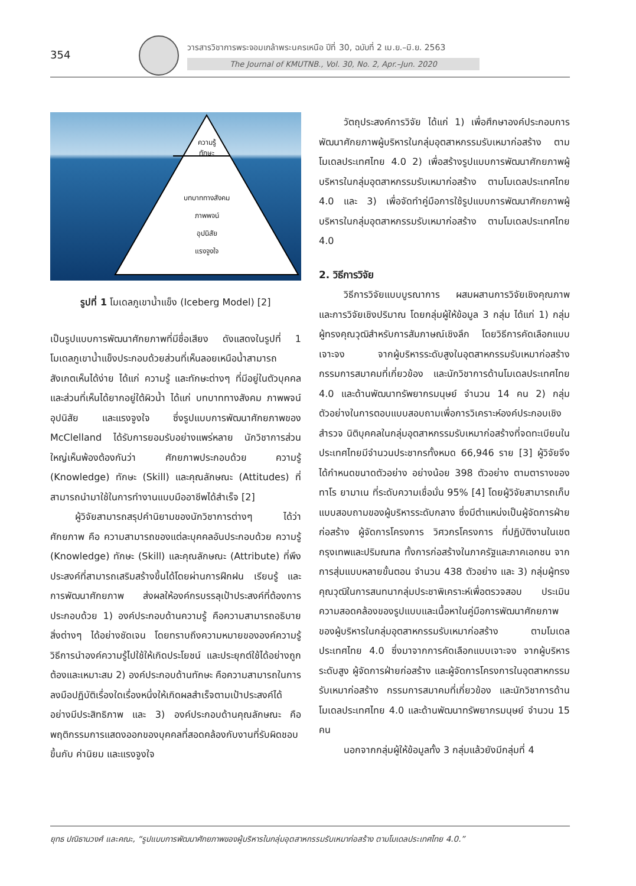354
วารสารวิชาการพระจอมเกล้าพระนครเหนือ ปีที่ 30, ฉบับที่ 2 เม.ย.–มิ.ย. 2563
The Journal of KMUTNB., Vol. 30, No. 2, Apr.–Jun. 2020
ความรู้
ทักษะ
บทบาททางสังคม
ภาพพจน์
อุปนิสัย
แรงจูงใจ
รูปที่ 1 โมเดลภูเขาน้ำแข็ง (Iceberg Model) [2]
เป็นรูปแบบการพัฒนาศักยภาพที่มีชื่อเสียง ดังแสดงในรูปที่ 1 โมเดลภูเขาน้ำแข็งประกอบด้วยส่วนที่เห็นลอยเหนือน้ำสามารถสังเกตเห็นได้ง่าย ได้แก่ ความรู้ และทักษะต่างๆ ที่มีอยู่ในตัวบุคคล และส่วนที่เห็นได้ยากอยู่ใต้ผิวน้ำ ได้แก่ บทบาททางสังคม ภาพพจน์ อุปนิสัย และแรงจูงใจ ซึ่งรูปแบบการพัฒนาศักยภาพของ McClelland ได้รับการยอมรับอย่างแพร่หลาย นักวิชาการส่วนใหญ่เห็นพ้องต้องกันว่า ศักยภาพประกอบด้วย ความรู้ (Knowledge) ทักษะ (Skill) และคุณลักษณะ (Attitudes) ที่สามารถนำมาใช้ในการทำงานแบบมืออาชีพได้สำเร็จ [2]
ผู้วิจัยสามารถสรุปคำนิยามของนักวิชาการต่างๆ ได้ว่า ศักยภาพ คือ ความสามารถของแต่ละบุคคลอันประกอบด้วย ความรู้ (Knowledge) ทักษะ (Skill) และคุณลักษณะ (Attribute) ที่พึงประสงค์ที่สามารถเสริมสร้างขึ้นได้โดยผ่านการฝึกฝน เรียนรู้ และการพัฒนาศักยภาพ ส่งผลให้องค์กรบรรลุเป้าประสงค์ที่ต้องการ ประกอบด้วย 1) องค์ประกอบด้านความรู้ คือความสามารถอธิบายสิ่งต่างๆ ได้อย่างชัดเจน โดยทราบถึงความหมายขององค์ความรู้ วิธีการนำองค์ความรู้ไปใช้ให้เกิดประโยชน์ และประยุกต์ใช้ได้อย่างถูกต้องและเหมาะสม 2) องค์ประกอบด้านทักษะ คือความสามารถในการลงมือปฏิบัติเรื่องใดเรื่องหนึ่งให้เกิดผลสำเร็จตามเป้าประสงค์ได้อย่างมีประสิทธิภาพ และ 3) องค์ประกอบด้านคุณลักษณะ คือพฤติกรรมการแสดงออกของบุคคลที่สอดคล้องกับงานที่รับผิดชอบ ขึ้นกับ ค่านิยม และแรงจูงใจ
วัตถุประสงค์การวิจัย ได้แก่ 1) เพื่อศึกษาองค์ประกอบการพัฒนาศักยภาพผู้บริหารในกลุ่มอุตสาหกรรมรับเหมาก่อสร้าง ตามโมเดลประเทศไทย 4.0 2) เพื่อสร้างรูปแบบการพัฒนาศักยภาพผู้บริหารในกลุ่มอุตสาหกรรมรับเหมาก่อสร้าง ตามโมเดลประเทศไทย 4.0 และ 3) เพื่อจัดทำคู่มือการใช้รูปแบบการพัฒนาศักยภาพผู้บริหารในกลุ่มอุตสาหกรรมรับเหมาก่อสร้าง ตามโมเดลประเทศไทย 4.0
2. วิธีการวิจัย
วิธีการวิจัยแบบบูรณาการ ผสมผสานการวิจัยเชิงคุณภาพ และการวิจัยเชิงปริมาณ โดยกลุ่มผู้ให้ข้อมูล 3 กลุ่ม ได้แก่ 1) กลุ่มผู้ทรงคุณวุฒิสำหรับการสัมภาษณ์เชิงลึก โดยวิธีการคัดเลือกแบบเจาะจง จากผู้บริหารระดับสูงในอุตสาหกรรมรับเหมาก่อสร้าง กรรมการสมาคมที่เกี่ยวข้อง และนักวิชาการด้านโมเดลประเทศไทย 4.0 และด้านพัฒนาทรัพยากรมนุษย์ จำนวน 14 คน 2) กลุ่มตัวอย่างในการตอบแบบสอบถามเพื่อการวิเคราะห์องค์ประกอบเชิงสำรวจ นิติบุคคลในกลุ่มอุตสาหกรรมรับเหมาก่อสร้างที่จดทะเบียนในประเทศไทยมีจำนวนประชากรทั้งหมด 66,946 ราย [3] ผู้วิจัยจึงได้กำหนดขนาดตัวอย่าง อย่างน้อย 398 ตัวอย่าง ตามตารางของทาโร ยามาเน ที่ระดับความเชื่อมั่น 95% [4] โดยผู้วิจัยสามารถเก็บแบบสอบถามของผู้บริหารระดับกลาง ซึ่งมีตำแหน่งเป็นผู้จัดการฝ่ายก่อสร้าง ผู้จัดการโครงการ วิศวกรโครงการ ที่ปฏิบัติงานในเขตกรุงเทพและปริมณฑล ทั้งการก่อสร้างในภาครัฐและภาคเอกชน จากการสุ่มแบบหลายขั้นตอน จำนวน 438 ตัวอย่าง และ 3) กลุ่มผู้ทรงคุณวุฒิในการสนทนากลุ่มประชาพิเคราะห์เพื่อตรวจสอบ ประเมินความสอดคล้องของรูปแบบและเนื้อหาในคู่มือการพัฒนาศักยภาพของผู้บริหารในกลุ่มอุตสาหกรรมรับเหมาก่อสร้าง ตามโมเดลประเทศไทย 4.0 ซึ่งมาจากการคัดเลือกแบบเจาะจง จากผู้บริหารระดับสูง ผู้จัดการฝ่ายก่อสร้าง และผู้จัดการโครงการในอุตสาหกรรมรับเหมาก่อสร้าง กรรมการสมาคมที่เกี่ยวข้อง และนักวิชาการด้านโมเดลประเทศไทย 4.0 และด้านพัฒนาทรัพยากรมนุษย์ จำนวน 15 คน
นอกจากกลุ่มผู้ให้ข้อมูลทั้ง 3 กลุ่มแล้วยังมีกลุ่มที่ 4
ยุทธ ปณิธานวงศ์ และคณะ, “รูปแบบการพัฒนาศักยภาพของผู้บริหารในกลุ่มอุตสาหกรรมรับเหมาก่อสร้าง ตามโมเดลประเทศไทย 4.0.”